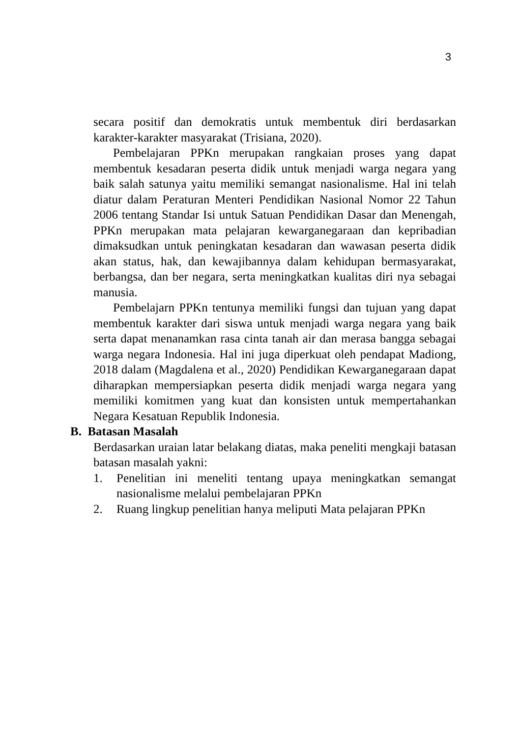3
secara positif dan demokratis untuk membentuk diri berdasarkan karakter-karakter masyarakat (Trisiana, 2020).
Pembelajaran PPKn merupakan rangkaian proses yang dapat membentuk kesadaran peserta didik untuk menjadi warga negara yang baik salah satunya yaitu memiliki semangat nasionalisme. Hal ini telah diatur dalam Peraturan Menteri Pendidikan Nasional Nomor 22 Tahun 2006 tentang Standar Isi untuk Satuan Pendidikan Dasar dan Menengah, PPKn merupakan mata pelajaran kewarganegaraan dan kepribadian dimaksudkan untuk peningkatan kesadaran dan wawasan peserta didik akan status, hak, dan kewajibannya dalam kehidupan bermasyarakat, berbangsa, dan ber negara, serta meningkatkan kualitas diri nya sebagai manusia.
Pembelajarn PPKn tentunya memiliki fungsi dan tujuan yang dapat membentuk karakter dari siswa untuk menjadi warga negara yang baik serta dapat menanamkan rasa cinta tanah air dan merasa bangga sebagai warga negara Indonesia. Hal ini juga diperkuat oleh pendapat Madiong, 2018 dalam (Magdalena et al., 2020) Pendidikan Kewarganegaraan dapat diharapkan mempersiapkan peserta didik menjadi warga negara yang memiliki komitmen yang kuat dan konsisten untuk mempertahankan Negara Kesatuan Republik Indonesia.
B. Batasan Masalah
Berdasarkan uraian latar belakang diatas, maka peneliti mengkaji batasan batasan masalah yakni:
1. Penelitian ini meneliti tentang upaya meningkatkan semangat nasionalisme melalui pembelajaran PPKn
2. Ruang lingkup penelitian hanya meliputi Mata pelajaran PPKn